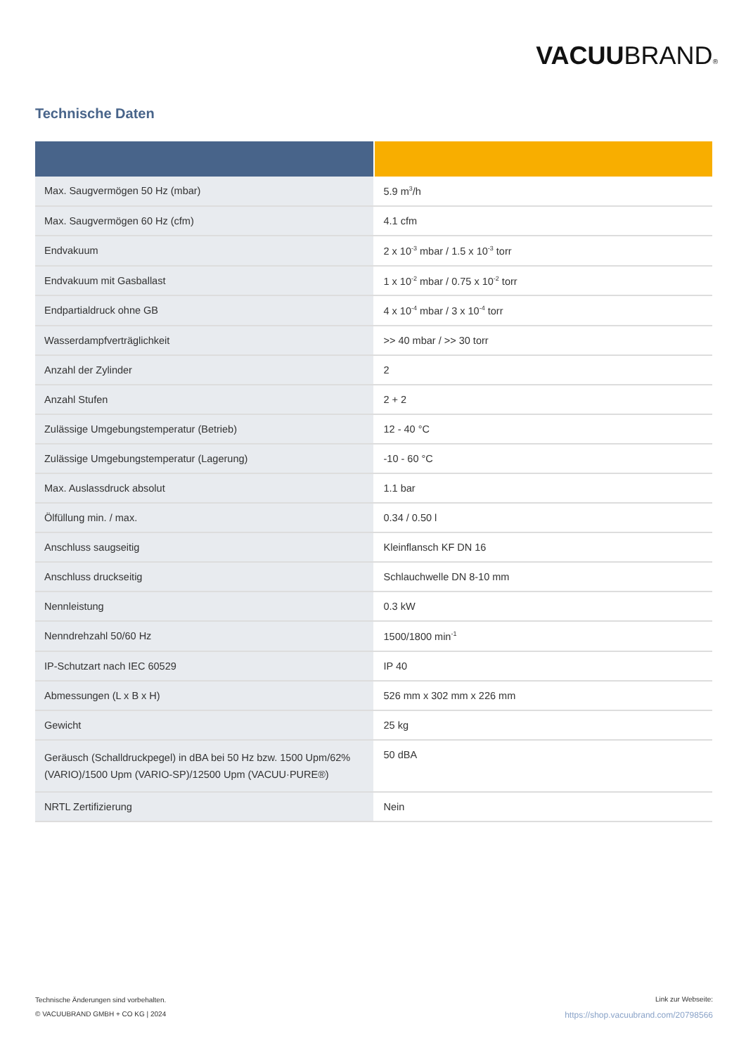VACUUBRAND®
Technische Daten
| Max. Saugvermögen 50 Hz (mbar) | 5.9 m<sup>3</sup>/h |
| Max. Saugvermögen 60 Hz (cfm) | 4.1 cfm |
| Endvakuum | 2 x 10<sup>-3</sup> mbar / 1.5 x 10<sup>-3</sup> torr |
| Endvakuum mit Gasballast | 1 x 10<sup>-2</sup> mbar / 0.75 x 10<sup>-2</sup> torr |
| Endpartialdruck ohne GB | 4 x 10<sup>-4</sup> mbar / 3 x 10<sup>-4</sup> torr |
| Wasserdampfverträglichkeit | >> 40 mbar / >> 30 torr |
| Anzahl der Zylinder | 2 |
| Anzahl Stufen | 2 + 2 |
| Zulässige Umgebungstemperatur (Betrieb) | 12 - 40 °C |
| Zulässige Umgebungstemperatur (Lagerung) | -10 - 60 °C |
| Max. Auslassdruck absolut | 1.1 bar |
| Ölfüllung min. / max. | 0.34 / 0.50 l |
| Anschluss saugseitig | Kleinflansch KF DN 16 |
| Anschluss druckseitig | Schlauchwelle DN 8-10 mm |
| Nennleistung | 0.3 kW |
| Nenndrehzahl 50/60 Hz | 1500/1800 min<sup>-1</sup> |
| IP-Schutzart nach IEC 60529 | IP 40 |
| Abmessungen (L x B x H) | 526 mm x 302 mm x 226 mm |
| Gewicht | 25 kg |
| Geräusch (Schalldruckpegel) in dBA bei 50 Hz bzw. 1500 Upm/62% (VARIO)/1500 Upm (VARIO-SP)/12500 Upm (VACUU·PURE®) | 50 dBA |
| NRTL Zertifizierung | Nein |
Technische Änderungen sind vorbehalten.
© VACUUBRAND GMBH + CO KG | 2024
Link zur Webseite:
https://shop.vacuubrand.com/20798566